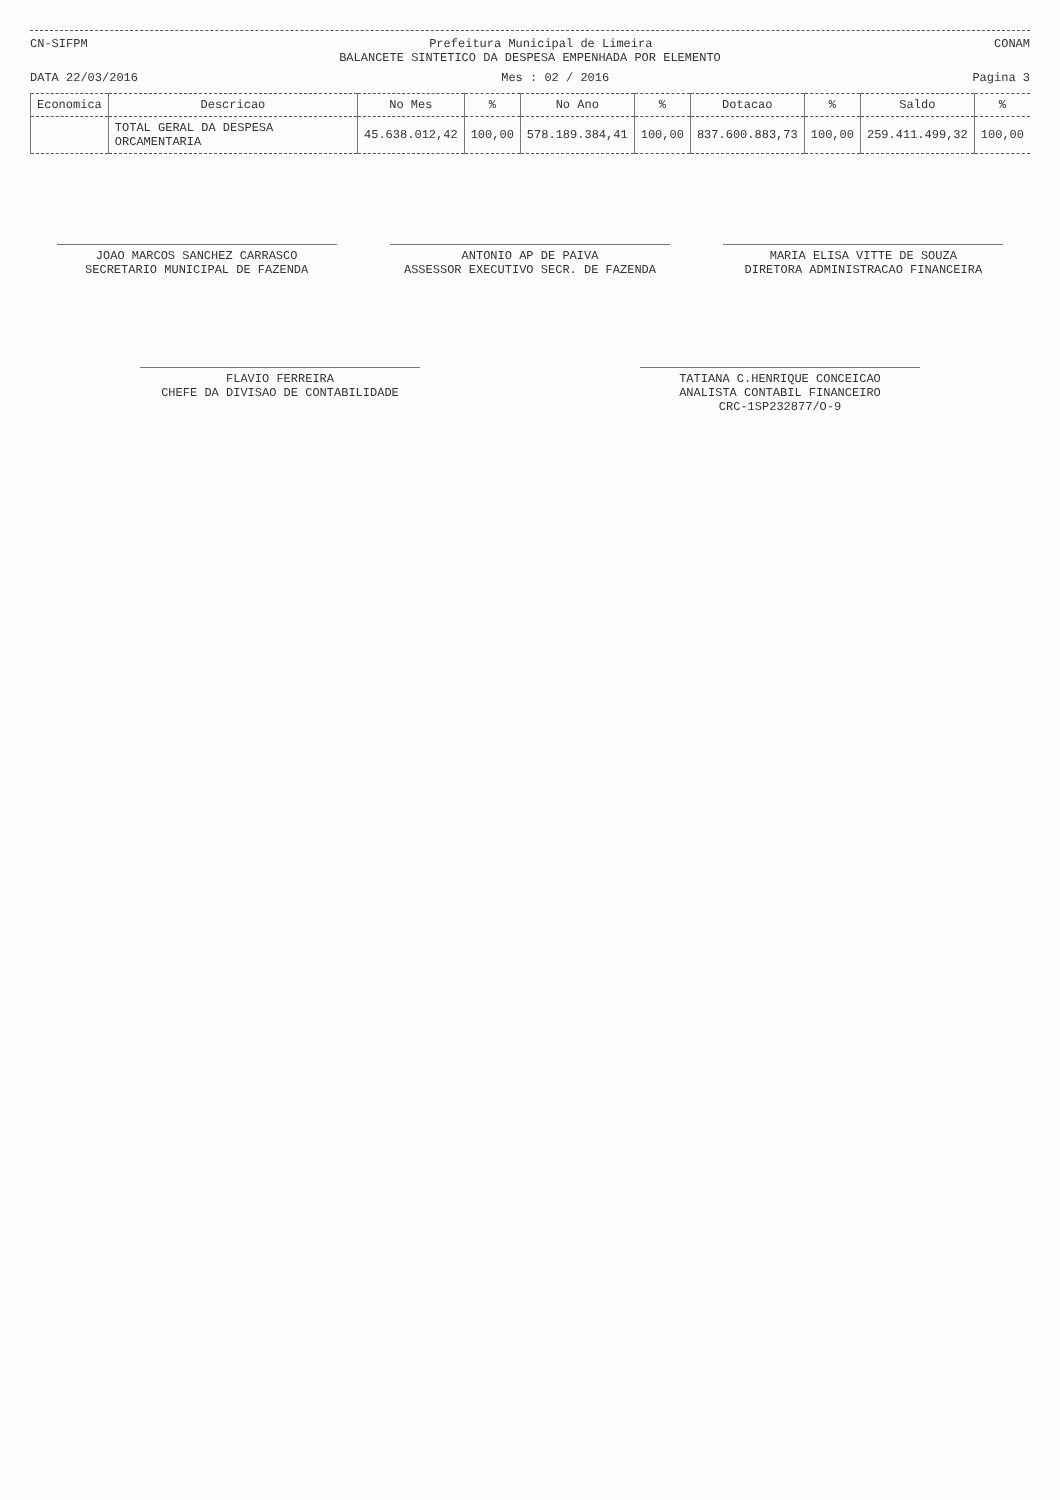CN-SIFPM Prefeitura Municipal de Limeira CONAM
BALANCETE SINTETICO DA DESPESA EMPENHADA POR ELEMENTO
DATA 22/03/2016 Mes : 02 / 2016 Pagina 3
| Economica | Descricao | No Mes | % | No Ano | % | Dotacao | % | Saldo | % |
| --- | --- | --- | --- | --- | --- | --- | --- | --- | --- |
| | TOTAL GERAL DA DESPESA ORCAMENTARIA | 45.638.012,42 | 100,00 | 578.189.384,41 | 100,00 | 837.600.883,73 | 100,00 | 259.411.499,32 | 100,00 |
JOAO MARCOS SANCHEZ CARRASCO
SECRETARIO MUNICIPAL DE FAZENDA
ANTONIO AP DE PAIVA
ASSESSOR EXECUTIVO SECR. DE FAZENDA
MARIA ELISA VITTE DE SOUZA
DIRETORA ADMINISTRACAO FINANCEIRA
FLAVIO FERREIRA
CHEFE DA DIVISAO DE CONTABILIDADE
TATIANA C.HENRIQUE CONCEICAO
ANALISTA CONTABIL FINANCEIRO
CRC-1SP232877/O-9